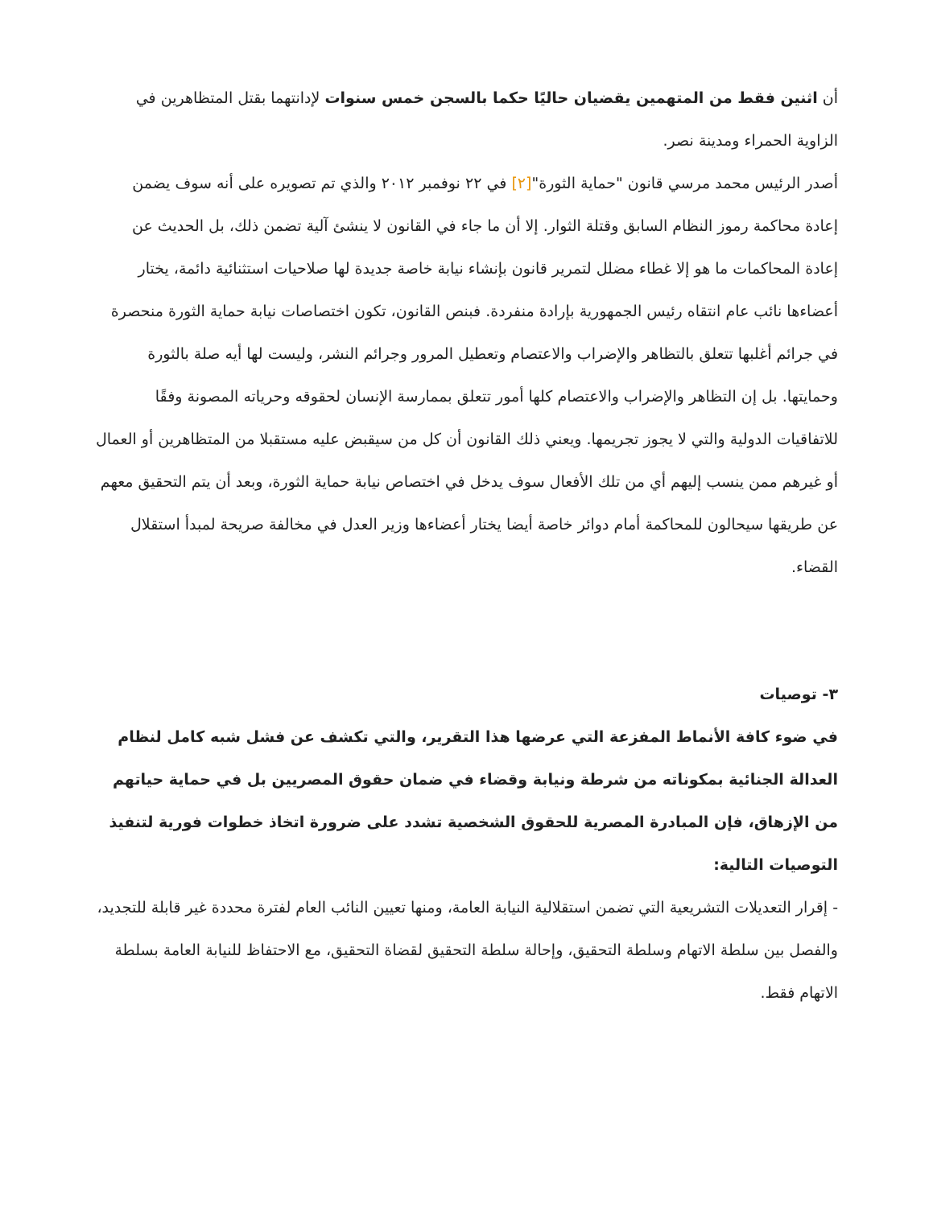أن اثنين فقط من المتهمين يقضيان حاليًا حكما بالسجن خمس سنوات لإدانتهما بقتل المتظاهرين في الزاوية الحمراء ومدينة نصر.
أصدر الرئيس محمد مرسي قانون "حماية الثورة"[٢] في ٢٢ نوفمبر ٢٠١٢ والذي تم تصويره على أنه سوف يضمن إعادة محاكمة رموز النظام السابق وقتلة الثوار. إلا أن ما جاء في القانون لا ينشئ آلية تضمن ذلك، بل الحديث عن إعادة المحاكمات ما هو إلا غطاء مضلل لتمرير قانون بإنشاء نيابة خاصة جديدة لها صلاحيات استثنائية دائمة، يختار أعضاءها نائب عام انتقاه رئيس الجمهورية بإرادة منفردة. فبنص القانون، تكون اختصاصات نيابة حماية الثورة منحصرة في جرائم أغلبها تتعلق بالتظاهر والإضراب والاعتصام وتعطيل المرور وجرائم النشر، وليست لها أيه صلة بالثورة وحمايتها. بل إن التظاهر والإضراب والاعتصام كلها أمور تتعلق بممارسة الإنسان لحقوقه وحرياته المصونة وفقًا للاتفاقيات الدولية والتي لا يجوز تجريمها. ويعني ذلك القانون أن كل من سيقبض عليه مستقبلا من المتظاهرين أو العمال أو غيرهم ممن ينسب إليهم أي من تلك الأفعال سوف يدخل في اختصاص نيابة حماية الثورة، وبعد أن يتم التحقيق معهم عن طريقها سيحالون للمحاكمة أمام دوائر خاصة أيضا يختار أعضاءها وزير العدل في مخالفة صريحة لمبدأ استقلال القضاء.
٣- توصيات
في ضوء كافة الأنماط المفزعة التي عرضها هذا التقرير، والتي تكشف عن فشل شبه كامل لنظام العدالة الجنائية بمكوناته من شرطة ونيابة وقضاء في ضمان حقوق المصريين بل في حماية حياتهم من الإزهاق، فإن المبادرة المصرية للحقوق الشخصية تشدد على ضرورة اتخاذ خطوات فورية لتنفيذ التوصيات التالية:
- إقرار التعديلات التشريعية التي تضمن استقلالية النيابة العامة، ومنها تعيين النائب العام لفترة محددة غير قابلة للتجديد، والفصل بين سلطة الاتهام وسلطة التحقيق، وإحالة سلطة التحقيق لقضاة التحقيق، مع الاحتفاظ للنيابة العامة بسلطة الاتهام فقط.